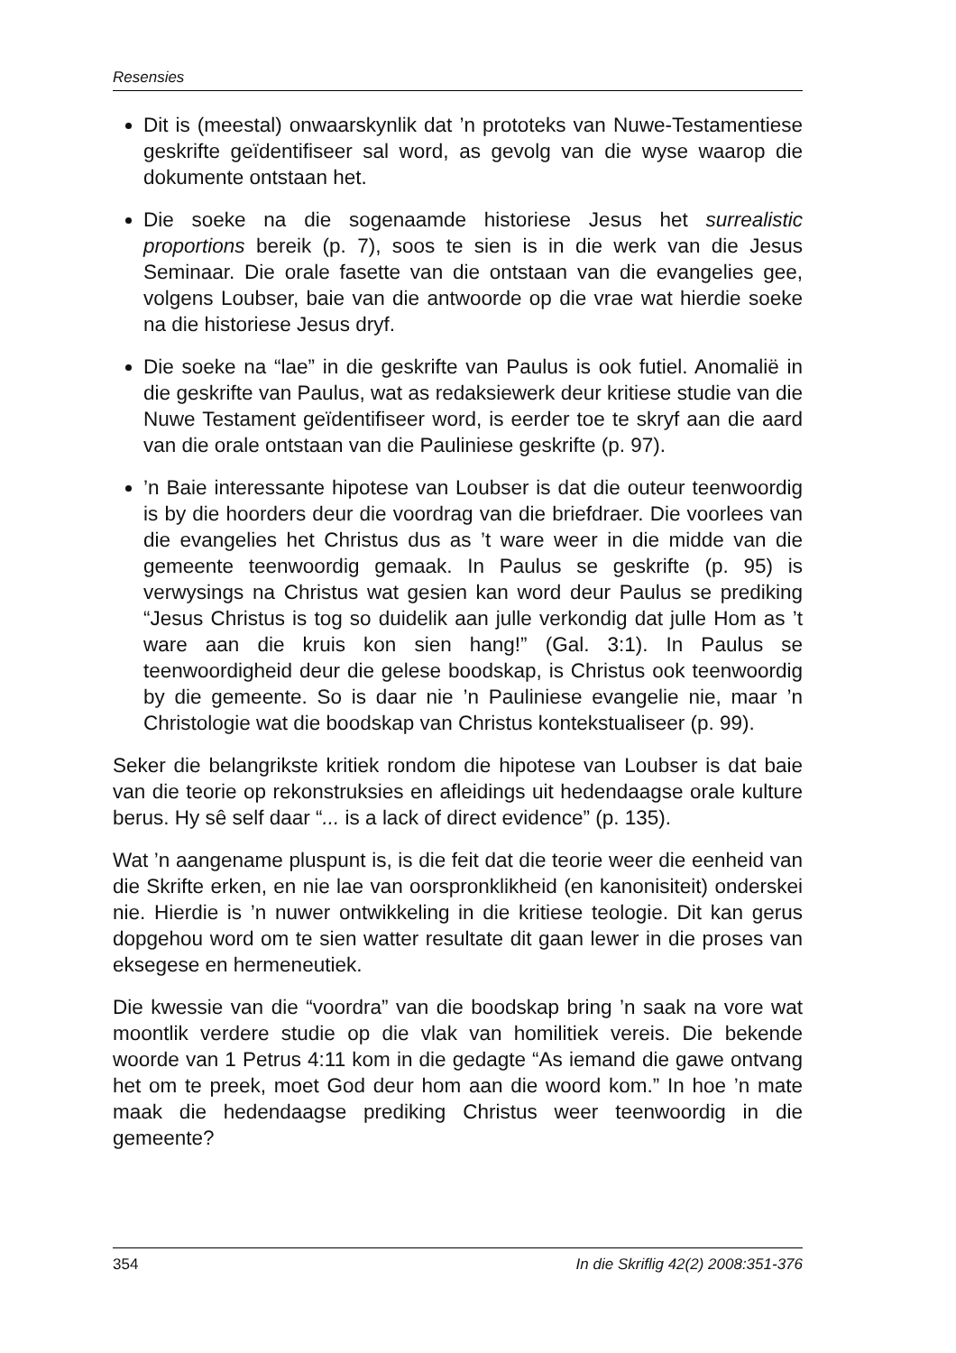Resensies
Dit is (meestal) onwaarskynlik dat ’n prototeks van Nuwe-Testamentiese geskrifte geïdentifiseer sal word, as gevolg van die wyse waarop die dokumente ontstaan het.
Die soeke na die sogenaamde historiese Jesus het surrealistic proportions bereik (p. 7), soos te sien is in die werk van die Jesus Seminaar. Die orale fasette van die ontstaan van die evangelies gee, volgens Loubser, baie van die antwoorde op die vrae wat hierdie soeke na die historiese Jesus dryf.
Die soeke na “lae” in die geskrifte van Paulus is ook futiel. Anomalië in die geskrifte van Paulus, wat as redaksiewerk deur kritiese studie van die Nuwe Testament geïdentifiseer word, is eerder toe te skryf aan die aard van die orale ontstaan van die Pauliniese geskrifte (p. 97).
’n Baie interessante hipotese van Loubser is dat die outeur teenwoordig is by die hoorders deur die voordrag van die briefdraer. Die voorlees van die evangelies het Christus dus as ’t ware weer in die midde van die gemeente teenwoordig gemaak. In Paulus se geskrifte (p. 95) is verwysings na Christus wat gesien kan word deur Paulus se prediking “Jesus Christus is tog so duidelik aan julle verkondig dat julle Hom as ’t ware aan die kruis kon sien hang!” (Gal. 3:1). In Paulus se teenwoordigheid deur die gelese boodskap, is Christus ook teenwoordig by die gemeente. So is daar nie ’n Pauliniese evangelie nie, maar ’n Christologie wat die boodskap van Christus kontekstualiseer (p. 99).
Seker die belangrikste kritiek rondom die hipotese van Loubser is dat baie van die teorie op rekonstruksies en afleidings uit hedendaagse orale kulture berus. Hy sê self daar “... is a lack of direct evidence” (p. 135).
Wat ’n aangename pluspunt is, is die feit dat die teorie weer die eenheid van die Skrifte erken, en nie lae van oorspronklikheid (en kanonisiteit) onderskei nie. Hierdie is ’n nuwer ontwikkeling in die kritiese teologie. Dit kan gerus dopgehou word om te sien watter resultate dit gaan lewer in die proses van eksegese en hermeneutiek.
Die kwessie van die “voordra” van die boodskap bring ’n saak na vore wat moontlik verdere studie op die vlak van homilitiek vereis. Die bekende woorde van 1 Petrus 4:11 kom in die gedagte “As iemand die gawe ontvang het om te preek, moet God deur hom aan die woord kom.” In hoe ’n mate maak die hedendaagse prediking Christus weer teenwoordig in die gemeente?
354 In die Skriflig 42(2) 2008:351-376